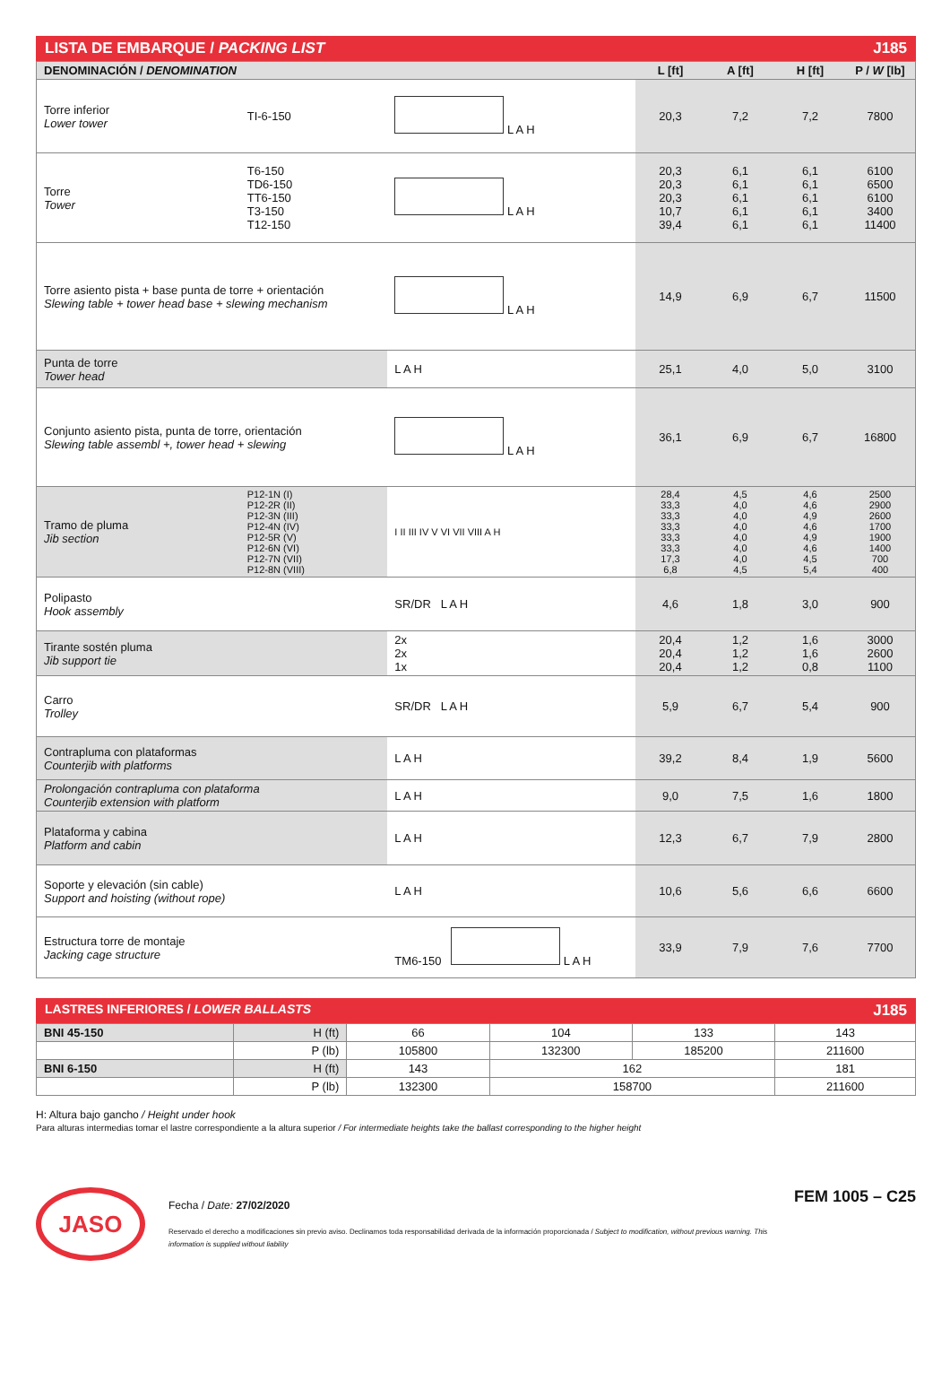LISTA DE EMBARQUE / PACKING LIST J185
| DENOMINACIÓN / DENOMINATION | | | L [ft] | A [ft] | H [ft] | P / W [lb] |
| --- | --- | --- | --- | --- | --- | --- |
| Torre inferior Lower tower | TI-6-150 | L A H | 20,3 | 7,2 | 7,2 | 7800 |
| Torre Tower | T6-150 TD6-150 TT6-150 T3-150 T12-150 | L A H | 20,3 20,3 20,3 10,7 39,4 | 6,1 6,1 6,1 6,1 6,1 | 6,1 6,1 6,1 6,1 6,1 | 6100 6500 6100 3400 11400 |
| Torre asiento pista + base punta de torre + orientación Slewing table + tower head base + slewing mechanism | | L A H | 14,9 | 6,9 | 6,7 | 11500 |
| Punta de torre Tower head | | L A H | 25,1 | 4,0 | 5,0 | 3100 |
| Conjunto asiento pista, punta de torre, orientación Slewing table assembl +, tower head + slewing | | L A H | 36,1 | 6,9 | 6,7 | 16800 |
| Tramo de pluma Jib section | P12-1N (I) P12-2R (II) P12-3N (III) P12-4N (IV) P12-5R (V) P12-6N (VI) P12-7N (VII) P12-8N (VIII) | I II III IV V VI VII VIII A H | 28,4 33,3 33,3 33,3 33,3 33,3 17,3 6,8 | 4,5 4,0 4,0 4,0 4,0 4,0 4,0 4,5 | 4,6 4,6 4,9 4,6 4,9 4,6 4,5 5,4 | 2500 2900 2600 1700 1900 1400 700 400 |
| Polipasto Hook assembly | | SR/DR L A H | 4,6 | 1,8 | 3,0 | 900 |
| Tirante sostén pluma Jib support tie | | 2x 2x 1x | 20,4 20,4 20,4 | 1,2 1,2 1,2 | 1,6 1,6 0,8 | 3000 2600 1100 |
| Carro Trolley | | SR/DR L A H | 5,9 | 6,7 | 5,4 | 900 |
| Contrapluma con plataformas Counterjib with platforms | | L A H | 39,2 | 8,4 | 1,9 | 5600 |
| Prolongación contrapluma con plataforma Counterjib extension with platform | | L A H | 9,0 | 7,5 | 1,6 | 1800 |
| Plataforma y cabina Platform and cabin | | L A H | 12,3 | 6,7 | 7,9 | 2800 |
| Soporte y elevación (sin cable) Support and hoisting (without rope) | | L A H | 10,6 | 5,6 | 6,6 | 6600 |
| Estructura torre de montaje Jacking cage structure | | TM6-150 L A H | 33,9 | 7,9 | 7,6 | 7700 |
LASTRES INFERIORES / LOWER BALLASTS J185
| BNI 45-150 | H (ft) | 66 | 104 | 133 | 143 |
| | P (lb) | 105800 | 132300 | 185200 | 211600 |
| BNI 6-150 | H (ft) | 143 | 162 | | 181 |
| | P (lb) | 132300 | 158700 | | 211600 |
H: Altura bajo gancho / Height under hook
Para alturas intermedias tomar el lastre correspondiente a la altura superior / For intermediate heights take the ballast corresponding to the higher height
JASO
Fecha / Date: 27/02/2020
Reservado el derecho a modificaciones sin previo aviso. Declinamos toda responsabilidad derivada de la información proporcionada / Subject to modification, without previous warning. This information is supplied without liability
FEM 1005 – C25